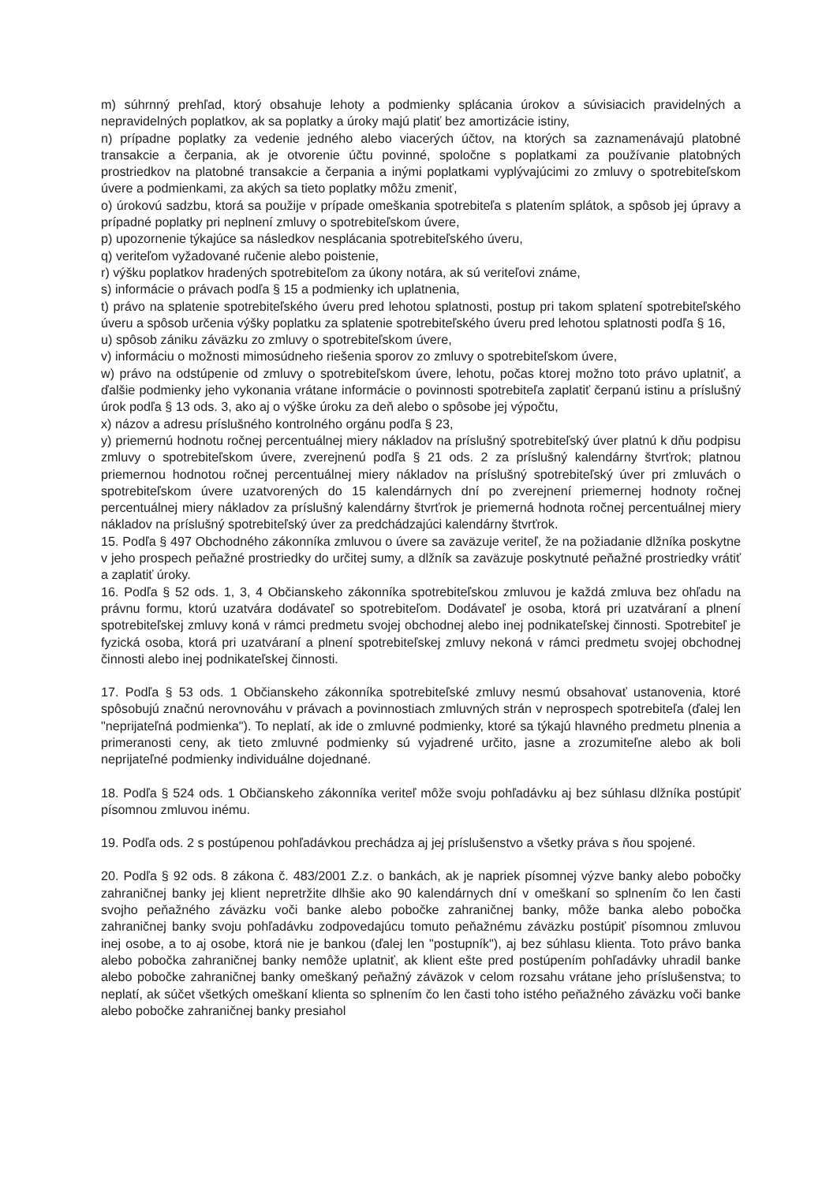m) súhrnný prehľad, ktorý obsahuje lehoty a podmienky splácania úrokov a súvisiacich pravidelných a nepravidelných poplatkov, ak sa poplatky a úroky majú platiť bez amortizácie istiny,
n) prípadne poplatky za vedenie jedného alebo viacerých účtov, na ktorých sa zaznamenávajú platobné transakcie a čerpania, ak je otvorenie účtu povinné, spoločne s poplatkami za používanie platobných prostriedkov na platobné transakcie a čerpania a inými poplatkami vyplývajúcimi zo zmluvy o spotrebiteľskom úvere a podmienkami, za akých sa tieto poplatky môžu zmeniť,
o) úrokovú sadzbu, ktorá sa použije v prípade omeškania spotrebiteľa s platením splátok, a spôsob jej úpravy a prípadné poplatky pri neplnení zmluvy o spotrebiteľskom úvere,
p) upozornenie týkajúce sa následkov nesplácania spotrebiteľského úveru,
q) veriteľom vyžadované ručenie alebo poistenie,
r) výšku poplatkov hradených spotrebiteľom za úkony notára, ak sú veriteľovi známe,
s) informácie o právach podľa § 15 a podmienky ich uplatnenia,
t) právo na splatenie spotrebiteľského úveru pred lehotou splatnosti, postup pri takom splatení spotrebiteľského úveru a spôsob určenia výšky poplatku za splatenie spotrebiteľského úveru pred lehotou splatnosti podľa § 16,
u) spôsob zániku záväzku zo zmluvy o spotrebiteľskom úvere,
v) informáciu o možnosti mimosúdneho riešenia sporov zo zmluvy o spotrebiteľskom úvere,
w) právo na odstúpenie od zmluvy o spotrebiteľskom úvere, lehotu, počas ktorej možno toto právo uplatniť, a ďalšie podmienky jeho vykonania vrátane informácie o povinnosti spotrebiteľa zaplatiť čerpanú istinu a príslušný úrok podľa § 13 ods. 3, ako aj o výške úroku za deň alebo o spôsobe jej výpočtu,
x) názov a adresu príslušného kontrolného orgánu podľa § 23,
y) priemernú hodnotu ročnej percentuálnej miery nákladov na príslušný spotrebiteľský úver platnú k dňu podpisu zmluvy o spotrebiteľskom úvere, zverejnenú podľa § 21 ods. 2 za príslušný kalendárny štvrťrok; platnou priemernou hodnotou ročnej percentuálnej miery nákladov na príslušný spotrebiteľský úver pri zmluvách o spotrebiteľskom úvere uzatvorených do 15 kalendárnych dní po zverejnení priemernej hodnoty ročnej percentuálnej miery nákladov za príslušný kalendárny štvrťrok je priemerná hodnota ročnej percentuálnej miery nákladov na príslušný spotrebiteľský úver za predchádzajúci kalendárny štvrťrok.
15. Podľa § 497 Obchodného zákonníka zmluvou o úvere sa zaväzuje veriteľ, že na požiadanie dlžníka poskytne v jeho prospech peňažné prostriedky do určitej sumy, a dlžník sa zaväzuje poskytnuté peňažné prostriedky vrátiť a zaplatiť úroky.
16. Podľa § 52 ods. 1, 3, 4 Občianskeho zákonníka spotrebiteľskou zmluvou je každá zmluva bez ohľadu na právnu formu, ktorú uzatvára dodávateľ so spotrebiteľom. Dodávateľ je osoba, ktorá pri uzatváraní a plnení spotrebiteľskej zmluvy koná v rámci predmetu svojej obchodnej alebo inej podnikateľskej činnosti. Spotrebiteľ je fyzická osoba, ktorá pri uzatváraní a plnení spotrebiteľskej zmluvy nekoná v rámci predmetu svojej obchodnej činnosti alebo inej podnikateľskej činnosti.
17. Podľa § 53 ods. 1 Občianskeho zákonníka spotrebiteľské zmluvy nesmú obsahovať ustanovenia, ktoré spôsobujú značnú nerovnováhu v právach a povinnostiach zmluvných strán v neprospech spotrebiteľa (ďalej len "neprijateľná podmienka"). To neplatí, ak ide o zmluvné podmienky, ktoré sa týkajú hlavného predmetu plnenia a primeranosti ceny, ak tieto zmluvné podmienky sú vyjadrené určito, jasne a zrozumiteľne alebo ak boli neprijateľné podmienky individuálne dojednané.
18. Podľa § 524 ods. 1 Občianskeho zákonníka veriteľ môže svoju pohľadávku aj bez súhlasu dlžníka postúpiť písomnou zmluvou inému.
19. Podľa ods. 2 s postúpenou pohľadávkou prechádza aj jej príslušenstvo a všetky práva s ňou spojené.
20. Podľa § 92 ods. 8 zákona č. 483/2001 Z.z. o bankách, ak je napriek písomnej výzve banky alebo pobočky zahraničnej banky jej klient nepretržite dlhšie ako 90 kalendárnych dní v omeškaní so splnením čo len časti svojho peňažného záväzku voči banke alebo pobočke zahraničnej banky, môže banka alebo pobočka zahraničnej banky svoju pohľadávku zodpovedajúcu tomuto peňažnému záväzku postúpiť písomnou zmluvou inej osobe, a to aj osobe, ktorá nie je bankou (ďalej len "postupník"), aj bez súhlasu klienta. Toto právo banka alebo pobočka zahraničnej banky nemôže uplatniť, ak klient ešte pred postúpením pohľadávky uhradil banke alebo pobočke zahraničnej banky omeškaný peňažný záväzok v celom rozsahu vrátane jeho príslušenstva; to neplatí, ak súčet všetkých omeškaní klienta so splnením čo len časti toho istého peňažného záväzku voči banke alebo pobočke zahraničnej banky presiahol